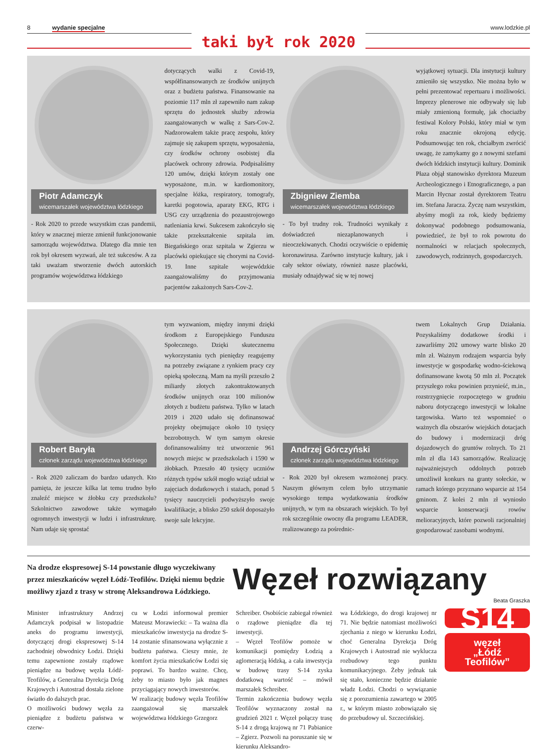8 wydanie specjalne www.lodzkie.pl
taki był rok 2020
Piotr Adamczyk
wicemarszałek województwa łódzkiego
- Rok 2020 to przede wszystkim czas pandemii, który w znacznej mierze zmienił funkcjonowanie samorządu województwa. Dlatego dla mnie ten rok był okresem wyzwań, ale też sukcesów. A za taki uważam stworzenie dwóch autorskich programów województwa łódzkiego
dotyczących walki z Covid-19, współfinansowanych ze środków unijnych oraz z budżetu państwa. Finansowanie na poziomie 117 mln zł zapewniło nam zakup sprzętu do jednostek służby zdrowia zaangażowanych w walkę z Sars-Cov-2. Nadzorowałem także pracę zespołu, który zajmuje się zakupem sprzętu, wyposażenia, czy środków ochrony osobistej dla placówek ochrony zdrowia. Podpisaliśmy 120 umów, dzięki którym zostały one wyposażone, m.in. w kardiomonitory, specjalne łóżka, respiratory, tomografy, karetki pogotowia, aparaty EKG, RTG i USG czy urządzenia do pozaustrojowego natleniania krwi. Sukcesem zakończyło się także przekształcenie szpitala im. Biegańskiego oraz szpitala w Zgierzu w placówki opiekujące się chorymi na Covid-19. Inne szpitale wojewódzkie zaangażowaliśmy do przyjmowania pacjentów zakażonych Sars-Cov-2.
Zbigniew Ziemba
wicemarszałek województwa łódzkiego
- To był trudny rok. Trudności wynikały z doświadczeń niezaplanowanych i nieoczekiwanych. Chodzi oczywiście o epidemię koronawirusa. Zarówno instytucje kultury, jak i cały sektor oświaty, również nasze placówki, musiały odnajdywać się w tej nowej
wyjątkowej sytuacji. Dla instytucji kultury zmieniło się wszystko. Nie można było w pełni prezentować repertuaru i możliwości. Imprezy plenerowe nie odbywały się lub miały zmienioną formułę, jak chociażby festiwal Kolory Polski, który miał w tym roku znacznie okrojoną edycję. Podsumowując ten rok, chciałbym zwrócić uwagę, że zamykamy go z nowymi szefami dwóch łódzkich instytucji kultury. Dominik Płaza objął stanowisko dyrektora Muzeum Archeologicznego i Etnograficznego, a pan Marcin Hycnar został dyrektorem Teatru im. Stefana Jaracza. Życzę nam wszystkim, abyśmy mogli za rok, kiedy będziemy dokonywać podobnego podsumowania, powiedzieć, że był to rok powrotu do normalności w relacjach społecznych, zawodowych, rodzinnych, gospodarczych.
Robert Baryła
członek zarządu województwa łódzkiego
- Rok 2020 zaliczam do bardzo udanych. Kto pamięta, że jeszcze kilka lat temu trudno było znaleźć miejsce w żłobku czy przedszkolu? Szkolnictwo zawodowe także wymagało ogromnych inwestycji w ludzi i infrastrukturę. Nam udaje się sprostać
tym wyzwaniom, między innymi dzięki środkom z Europejskiego Funduszu Społecznego. Dzięki skutecznemu wykorzystaniu tych pieniędzy reagujemy na potrzeby związane z rynkiem pracy czy opieką społeczną. Mam na myśli przeszło 2 miliardy złotych zakontraktowanych środków unijnych oraz 100 milionów złotych z budżetu państwa. Tylko w latach 2019 i 2020 udało się dofinansować projekty obejmujące około 10 tysięcy bezrobotnych. W tym samym okresie dofinansowaliśmy też utworzenie 961 nowych miejsc w przedszkolach i 1590 w żłobkach. Przeszło 40 tysięcy uczniów różnych typów szkół mogło wziąć udział w zajęciach dodatkowych i stażach, ponad 5 tysięcy nauczycieli podwyższyło swoje kwalifikacje, a blisko 250 szkół doposażyło swoje sale lekcyjne.
Andrzej Górczyński
członek zarządu województwa łódzkiego
- Rok 2020 był okresem wzmożonej pracy. Naszym głównym celem było utrzymanie wysokiego tempa wydatkowania środków unijnych, w tym na obszarach wiejskich. To był rok szczególnie owocny dla programu LEADER, realizowanego za pośrednic-
twem Lokalnych Grup Działania. Pozyskaliśmy dodatkowe środki i zawarliśmy 202 umowy warte blisko 20 mln zł. Ważnym rodzajem wsparcia były inwestycje w gospodarkę wodno-ściekową dofinansowane kwotą 50 mln zł. Początek przyszłego roku powinien przynieść, m.in., rozstrzygnięcie rozpoczętego w grudniu naboru dotyczącego inwestycji w lokalne targowiska. Warto też wspomnieć o ważnych dla obszarów wiejskich dotacjach do budowy i modernizacji dróg dojazdowych do gruntów rolnych. To 21 mln zł dla 143 samorządów. Realizację najważniejszych oddolnych potrzeb umożliwił konkurs na granty sołeckie, w ramach którego przyznano wsparcie aż 154 gminom. Z kolei 2 mln zł wyniosło wsparcie konserwacji rowów melioracyjnych, które pozwoli racjonalniej gospodarować zasobami wodnymi.
Na drodze ekspresowej S-14 powstanie długo wyczekiwany przez mieszkańców węzeł Łódź-Teofilów. Dzięki niemu będzie możliwy zjazd z trasy w stronę Aleksandrowa Łódzkiego.
Węzeł rozwiązany
Beata Graszka
Minister infrastruktury Andrzej Adamczyk podpisał w listopadzie aneks do programu inwestycji, dotyczącej drogi ekspresowej S-14 zachodniej obwodnicy Łodzi. Dzięki temu zapewnione zostały rządowe pieniądze na budowę węzła Łódź-Teofilów, a Generalna Dyrekcja Dróg Krajowych i Autostrad dostała zielone światło do dalszych prac.
O możliwości budowy węzła za pieniądze z budżetu państwa w czerw-
cu w Łodzi informował premier Mateusz Morawiecki: – Ta ważna dla mieszkańców inwestycja na drodze S-14 zostanie sfinansowana wyłącznie z budżetu państwa. Cieszy mnie, że komfort życia mieszkańców Łodzi się poprawi. To bardzo ważne. Chcę, żeby to miasto było jak magnes przyciągający nowych inwestorów.
W realizację budowy węzła Teofilów zaangażował się marszałek województwa łódzkiego Grzegorz
Schreiber. Osobiście zabiegał również o rządowe pieniądze dla tej inwestycji.
– Węzeł Teofilów pomoże w komunikacji pomiędzy Łodzią a aglomeracją łódzką, a cała inwestycja w budowę trasy S-14 zyska dodatkową wartość – mówił marszałek Schreiber.
Termin zakończenia budowy węzła Teofilów wyznaczony został na grudzień 2021 r. Węzeł połączy trasę S-14 z drogą krajową nr 71 Pabianice – Zgierz. Pozwoli na poruszanie się w kierunku Aleksandro-
wa Łódzkiego, do drogi krajowej nr 71. Nie będzie natomiast możliwości zjechania z niego w kierunku Łodzi, choć Generalna Dyrekcja Dróg Krajowych i Autostrad nie wyklucza rozbudowy tego punktu komunikacyjnego. Żeby jednak tak się stało, konieczne będzie działanie władz Łodzi. Chodzi o wywiązanie się z porozumienia zawartego w 2005 r., w którym miasto zobowiązało się do przebudowy ul. Szczecińskiej.
S14
węzeł
„Łódź
Teofilów”